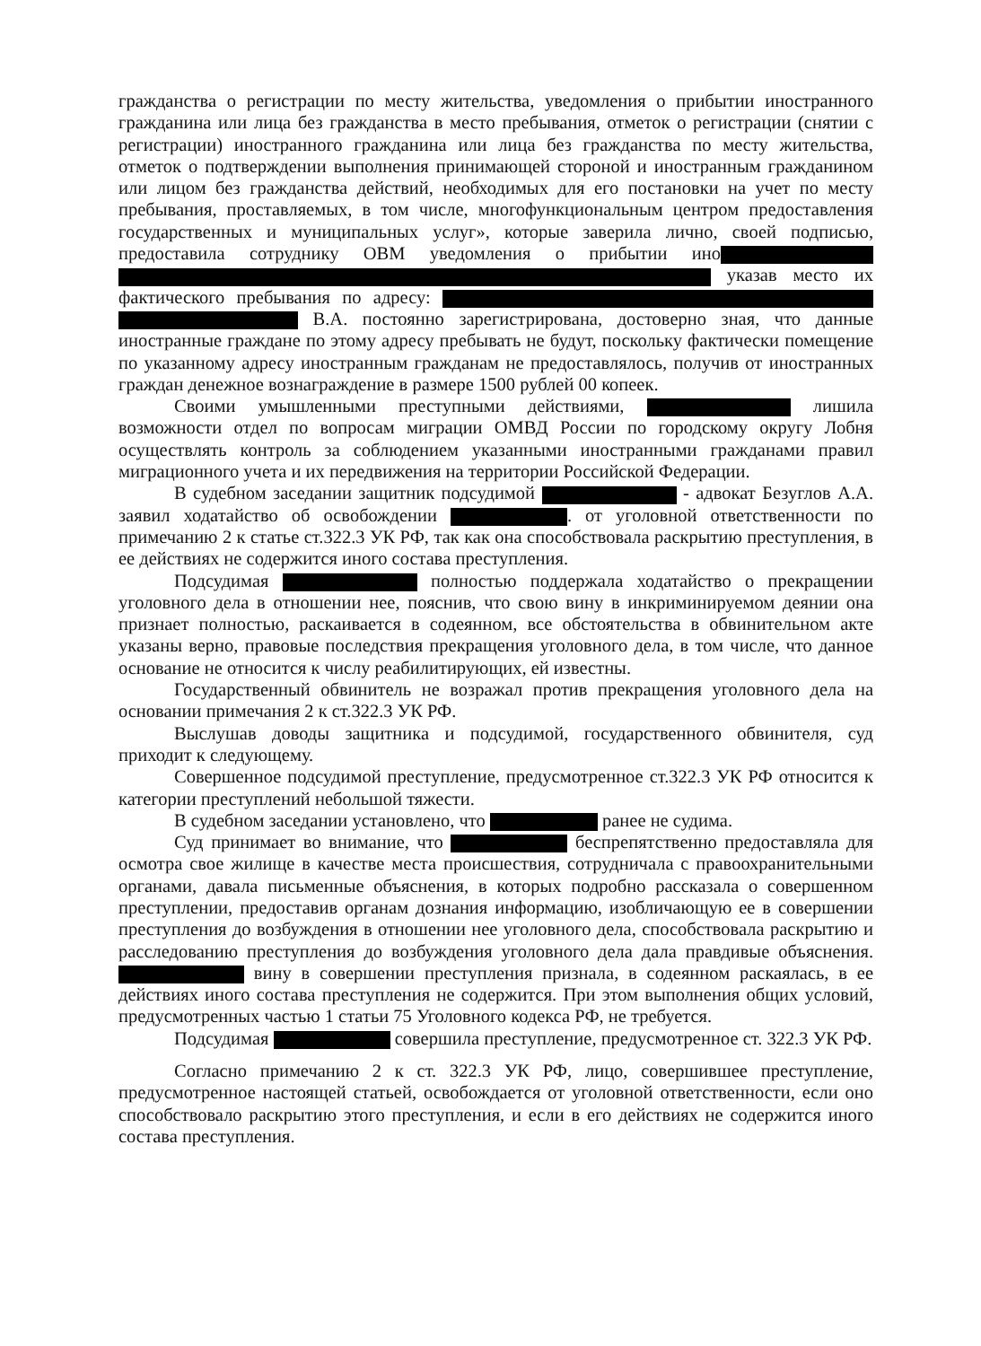гражданства о регистрации по месту жительства, уведомления о прибытии иностранного гражданина или лица без гражданства в место пребывания, отметок о регистрации (снятии с регистрации) иностранного гражданина или лица без гражданства по месту жительства, отметок о подтверждении выполнения принимающей стороной и иностранным гражданином или лицом без гражданства действий, необходимых для его постановки на учет по месту пребывания, проставляемых, в том числе, многофункциональным центром предоставления государственных и муниципальных услуг», которые заверила лично, своей подписью, предоставила сотруднику ОВМ уведомления о прибытии ино указав место их фактического пребывания по адресу: В.А. постоянно зарегистрирована, достоверно зная, что данные иностранные граждане по этому адресу пребывать не будут, поскольку фактически помещение по указанному адресу иностранным гражданам не предоставлялось, получив от иностранных граждан денежное вознаграждение в размере 1500 рублей 00 копеек.
Своими умышленными преступными действиями, лишила возможности отдел по вопросам миграции ОМВД России по городскому округу Лобня осуществлять контроль за соблюдением указанными иностранными гражданами правил миграционного учета и их передвижения на территории Российской Федерации.
В судебном заседании защитник подсудимой - адвокат Безуглов А.А. заявил ходатайство об освобождении . от уголовной ответственности по примечанию 2 к статье ст.322.3 УК РФ, так как она способствовала раскрытию преступления, в ее действиях не содержится иного состава преступления.
Подсудимая полностью поддержала ходатайство о прекращении уголовного дела в отношении нее, пояснив, что свою вину в инкриминируемом деянии она признает полностью, раскаивается в содеянном, все обстоятельства в обвинительном акте указаны верно, правовые последствия прекращения уголовного дела, в том числе, что данное основание не относится к числу реабилитирующих, ей известны.
Государственный обвинитель не возражал против прекращения уголовного дела на основании примечания 2 к ст.322.3 УК РФ.
Выслушав доводы защитника и подсудимой, государственного обвинителя, суд приходит к следующему.
Совершенное подсудимой преступление, предусмотренное ст.322.3 УК РФ относится к категории преступлений небольшой тяжести.
В судебном заседании установлено, что ранее не судима.
Суд принимает во внимание, что беспрепятственно предоставляла для осмотра свое жилище в качестве места происшествия, сотрудничала с правоохранительными органами, давала письменные объяснения, в которых подробно рассказала о совершенном преступлении, предоставив органам дознания информацию, изобличающую ее в совершении преступления до возбуждения в отношении нее уголовного дела, способствовала раскрытию и расследованию преступления до возбуждения уголовного дела дала правдивые объяснения. вину в совершении преступления признала, в содеянном раскаялась, в ее действиях иного состава преступления не содержится. При этом выполнения общих условий, предусмотренных частью 1 статьи 75 Уголовного кодекса РФ, не требуется.
Подсудимая совершила преступление, предусмотренное ст. 322.3 УК РФ.
Согласно примечанию 2 к ст. 322.3 УК РФ, лицо, совершившее преступление, предусмотренное настоящей статьей, освобождается от уголовной ответственности, если оно способствовало раскрытию этого преступления, и если в его действиях не содержится иного состава преступления.